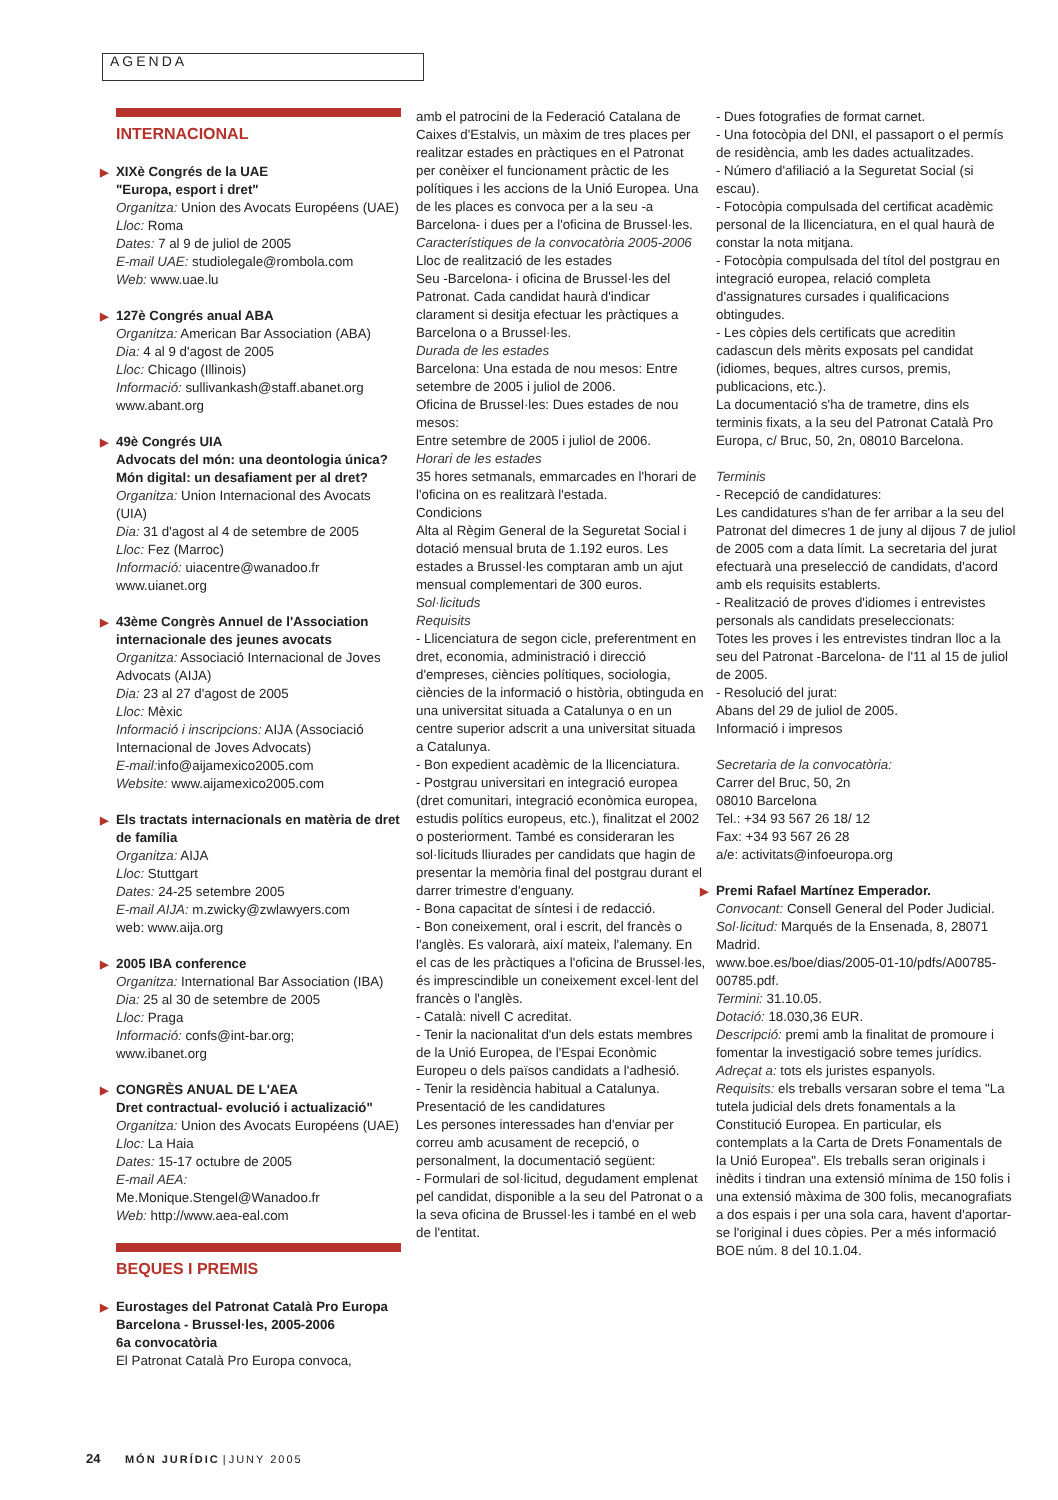AGENDA
INTERNACIONAL
▶ XIXè Congrés de la UAE
"Europa, esport i dret"
Organitza: Union des Avocats Européens (UAE)
Lloc: Roma
Dates: 7 al 9 de juliol de 2005
E-mail UAE: studiolegale@rombola.com
Web: www.uae.lu
▶ 127è Congrés anual ABA
Organitza: American Bar Association (ABA)
Dia: 4 al 9 d'agost de 2005
Lloc: Chicago (Illinois)
Informació: sullivankash@staff.abanet.org
www.abant.org
▶ 49è Congrés UIA
Advocats del món: una deontologia única? Món digital: un desafiament per al dret?
Organitza: Union Internacional des Avocats (UIA)
Dia: 31 d'agost al 4 de setembre de 2005
Lloc: Fez (Marroc)
Informació: uiacentre@wanadoo.fr
www.uianet.org
▶ 43ème Congrès Annuel de l'Association internacionale des jeunes avocats
Organitza: Associació Internacional de Joves Advocats (AIJA)
Dia: 23 al 27 d'agost de 2005
Lloc: Mèxic
Informació i inscripcions: AIJA (Associació Internacional de Joves Advocats)
E-mail: info@aijamexico2005.com
Website: www.aijamexico2005.com
▶ Els tractats internacionals en matèria de dret de família
Organitza: AIJA
Lloc: Stuttgart
Dates: 24-25 setembre 2005
E-mail AIJA: m.zwicky@zwlawyers.com
web: www.aija.org
▶ 2005 IBA conference
Organitza: International Bar Association (IBA)
Dia: 25 al 30 de setembre de 2005
Lloc: Praga
Informació: confs@int-bar.org;
www.ibanet.org
▶ CONGRÈS ANUAL DE L'AEA
Dret contractual- evolució i actualizació"
Organitza: Union des Avocats Européens (UAE)
Lloc: La Haia
Dates: 15-17 octubre de 2005
E-mail AEA:
Me.Monique.Stengel@Wanadoo.fr
Web: http://www.aea-eal.com
BEQUES I PREMIS
▶ Eurostages del Patronat Català Pro Europa Barcelona - Brussel·les, 2005-2006
6a convocatòria
El Patronat Català Pro Europa convoca,
amb el patrocini de la Federació Catalana de Caixes d'Estalvis, un màxim de tres places per realitzar estades en pràctiques en el Patronat per conèixer el funcionament pràctic de les polítiques i les accions de la Unió Europea. Una de les places es convoca per a la seu -a Barcelona- i dues per a l'oficina de Brussel·les.
Característiques de la convocatòria 2005-2006
Lloc de realització de les estades
Seu -Barcelona- i oficina de Brussel·les del Patronat. Cada candidat haurà d'indicar clarament si desitja efectuar les pràctiques a Barcelona o a Brussel·les.
Durada de les estades
Barcelona: Una estada de nou mesos: Entre setembre de 2005 i juliol de 2006.
Oficina de Brussel·les: Dues estades de nou mesos:
Entre setembre de 2005 i juliol de 2006.
Horari de les estades
35 hores setmanals, emmarcades en l'horari de l'oficina on es realitzarà l'estada.
Condicions
Alta al Règim General de la Seguretat Social i dotació mensual bruta de 1.192 euros. Les estades a Brussel·les comptaran amb un ajut mensual complementari de 300 euros.
Sol·licituds
Requisits
- Llicenciatura de segon cicle, preferentment en dret, economia, administració i direcció d'empreses, ciències polítiques, sociologia, ciències de la informació o història, obtinguda en una universitat situada a Catalunya o en un centre superior adscrit a una universitat situada a Catalunya.
- Bon expedient acadèmic de la llicenciatura.
- Postgrau universitari en integració europea (dret comunitari, integració econòmica europea, estudis polítics europeus, etc.), finalitzat el 2002 o posteriorment. També es consideraran les sol·licituds lliurades per candidats que hagin de presentar la memòria final del postgrau durant el darrer trimestre d'enguany.
- Bona capacitat de síntesi i de redacció.
- Bon coneixement, oral i escrit, del francès o l'anglès. Es valorarà, així mateix, l'alemany. En el cas de les pràctiques a l'oficina de Brussel·les, és imprescindible un coneixement excel·lent del francès o l'anglès.
- Català: nivell C acreditat.
- Tenir la nacionalitat d'un dels estats membres de la Unió Europea, de l'Espai Econòmic Europeu o dels països candidats a l'adhesió.
- Tenir la residència habitual a Catalunya.
Presentació de les candidatures
Les persones interessades han d'enviar per correu amb acusament de recepció, o personalment, la documentació següent:
- Formulari de sol·licitud, degudament emplenat pel candidat, disponible a la seu del Patronat o a la seva oficina de Brussel·les i també en el web de l'entitat.
- Dues fotografies de format carnet.
- Una fotocòpia del DNI, el passaport o el permís de residència, amb les dades actualitzades.
- Número d'afiliació a la Seguretat Social (si escau).
- Fotocòpia compulsada del certificat acadèmic personal de la llicenciatura, en el qual haurà de constar la nota mitjana.
- Fotocòpia compulsada del títol del postgrau en integració europea, relació completa d'assignatures cursades i qualificacions obtingudes.
- Les còpies dels certificats que acreditin cadascun dels mèrits exposats pel candidat (idiomes, beques, altres cursos, premis, publicacions, etc.).
La documentació s'ha de trametre, dins els terminis fixats, a la seu del Patronat Català Pro Europa, c/ Bruc, 50, 2n, 08010 Barcelona.
Terminis
- Recepció de candidatures:
Les candidatures s'han de fer arribar a la seu del Patronat del dimecres 1 de juny al dijous 7 de juliol de 2005 com a data límit. La secretaria del jurat efectuarà una preselecció de candidats, d'acord amb els requisits establerts.
- Realització de proves d'idiomes i entrevistes personals als candidats preseleccionats:
Totes les proves i les entrevistes tindran lloc a la seu del Patronat -Barcelona- de l'11 al 15 de juliol de 2005.
- Resolució del jurat:
Abans del 29 de juliol de 2005.
Informació i impresos
Secretaria de la convocatòria:
Carrer del Bruc, 50, 2n
08010 Barcelona
Tel.: +34 93 567 26 18/ 12
Fax: +34 93 567 26 28
a/e: activitats@infoeuropa.org
▶ Premi Rafael Martínez Emperador.
Convocant: Consell General del Poder Judicial.
Sol·licitud: Marqués de la Ensenada, 8, 28071 Madrid.
www.boe.es/boe/dias/2005-01-10/pdfs/A00785-00785.pdf.
Termini: 31.10.05.
Dotació: 18.030,36 EUR.
Descripció: premi amb la finalitat de promoure i fomentar la investigació sobre temes jurídics.
Adreçat a: tots els juristes espanyols.
Requisits: els treballs versaran sobre el tema "La tutela judicial dels drets fonamentals a la Constitució Europea. En particular, els contemplats a la Carta de Drets Fonamentals de la Unió Europea". Els treballs seran originals i inèdits i tindran una extensió mínima de 150 folis i una extensió màxima de 300 folis, mecanografiats a dos espais i per una sola cara, havent d'aportar-se l'original i dues còpies. Per a més informació BOE núm. 8 del 10.1.04.
24 MÓN JURÍDIC | JUNY 2005